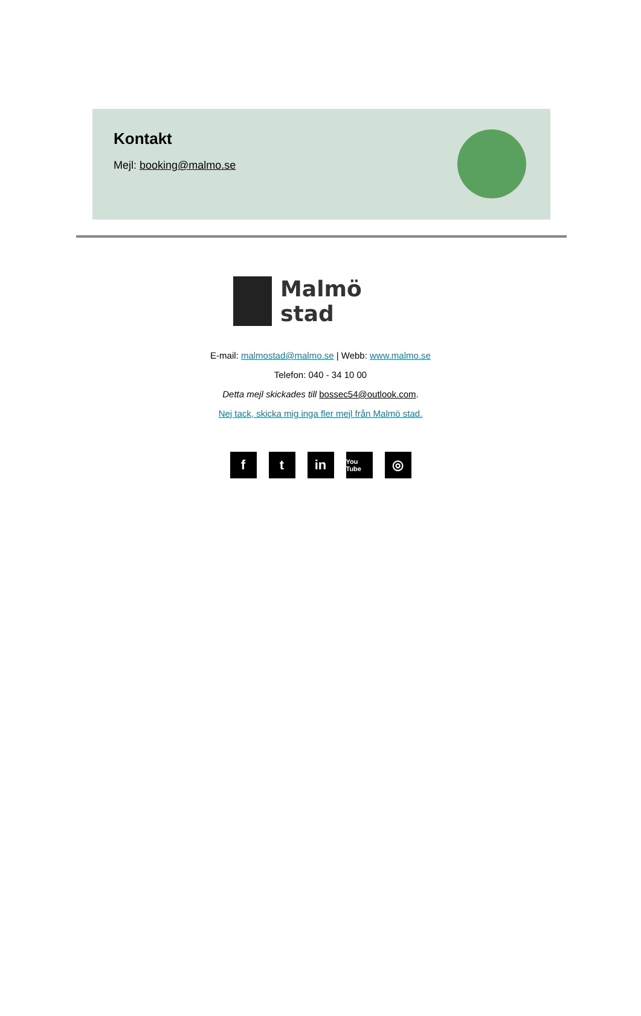Kontakt
Mejl: booking@malmo.se
Malmö stad
E-mail: malmostad@malmo.se | Webb: www.malmo.se
Telefon: 040 - 34 10 00
Detta mejl skickades till bossec54@outlook.com.
Nej tack, skicka mig inga fler mejl från Malmö stad.
ft in You Tube ◎